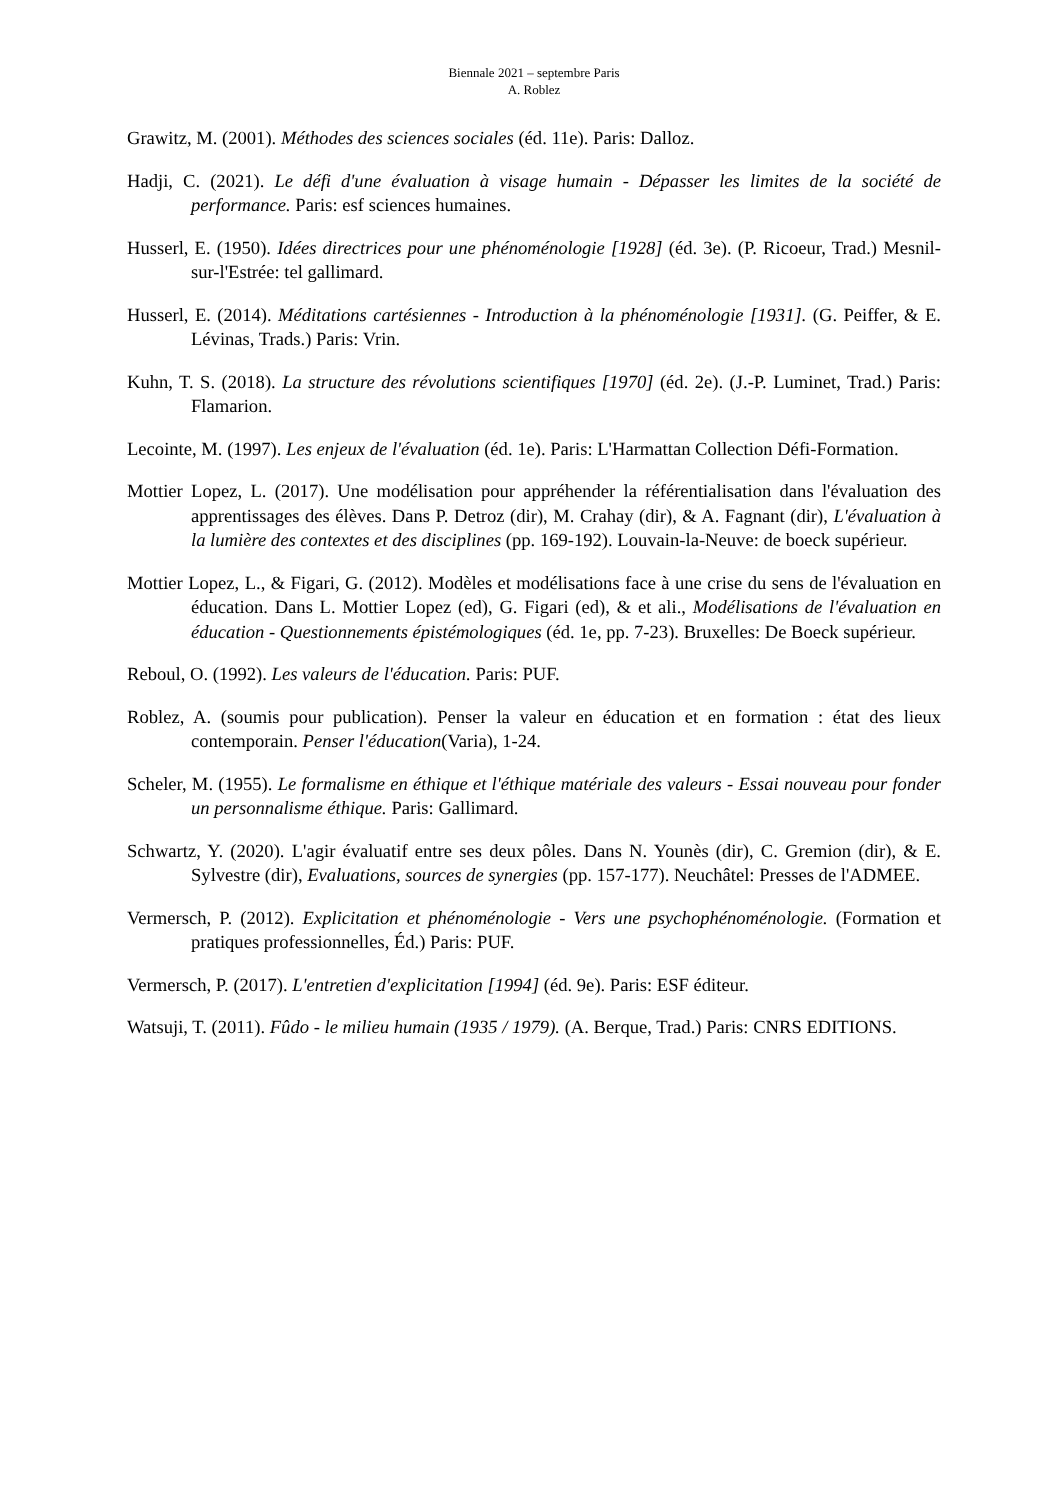Biennale 2021 – septembre Paris
A. Roblez
Grawitz, M. (2001). Méthodes des sciences sociales (éd. 11e). Paris: Dalloz.
Hadji, C. (2021). Le défi d'une évaluation à visage humain - Dépasser les limites de la société de performance. Paris: esf sciences humaines.
Husserl, E. (1950). Idées directrices pour une phénoménologie [1928] (éd. 3e). (P. Ricoeur, Trad.) Mesnil-sur-l'Estrée: tel gallimard.
Husserl, E. (2014). Méditations cartésiennes - Introduction à la phénoménologie [1931]. (G. Peiffer, & E. Lévinas, Trads.) Paris: Vrin.
Kuhn, T. S. (2018). La structure des révolutions scientifiques [1970] (éd. 2e). (J.-P. Luminet, Trad.) Paris: Flamarion.
Lecointe, M. (1997). Les enjeux de l'évaluation (éd. 1e). Paris: L'Harmattan Collection Défi-Formation.
Mottier Lopez, L. (2017). Une modélisation pour appréhender la référentialisation dans l'évaluation des apprentissages des élèves. Dans P. Detroz (dir), M. Crahay (dir), & A. Fagnant (dir), L'évaluation à la lumière des contextes et des disciplines (pp. 169-192). Louvain-la-Neuve: de boeck supérieur.
Mottier Lopez, L., & Figari, G. (2012). Modèles et modélisations face à une crise du sens de l'évaluation en éducation. Dans L. Mottier Lopez (ed), G. Figari (ed), & et ali., Modélisations de l'évaluation en éducation - Questionnements épistémologiques (éd. 1e, pp. 7-23). Bruxelles: De Boeck supérieur.
Reboul, O. (1992). Les valeurs de l'éducation. Paris: PUF.
Roblez, A. (soumis pour publication). Penser la valeur en éducation et en formation : état des lieux contemporain. Penser l'éducation(Varia), 1-24.
Scheler, M. (1955). Le formalisme en éthique et l'éthique matériale des valeurs - Essai nouveau pour fonder un personnalisme éthique. Paris: Gallimard.
Schwartz, Y. (2020). L'agir évaluatif entre ses deux pôles. Dans N. Younès (dir), C. Gremion (dir), & E. Sylvestre (dir), Evaluations, sources de synergies (pp. 157-177). Neuchâtel: Presses de l'ADMEE.
Vermersch, P. (2012). Explicitation et phénoménologie - Vers une psychophénoménologie. (Formation et pratiques professionnelles, Éd.) Paris: PUF.
Vermersch, P. (2017). L'entretien d'explicitation [1994] (éd. 9e). Paris: ESF éditeur.
Watsuji, T. (2011). Fûdo - le milieu humain (1935 / 1979). (A. Berque, Trad.) Paris: CNRS EDITIONS.